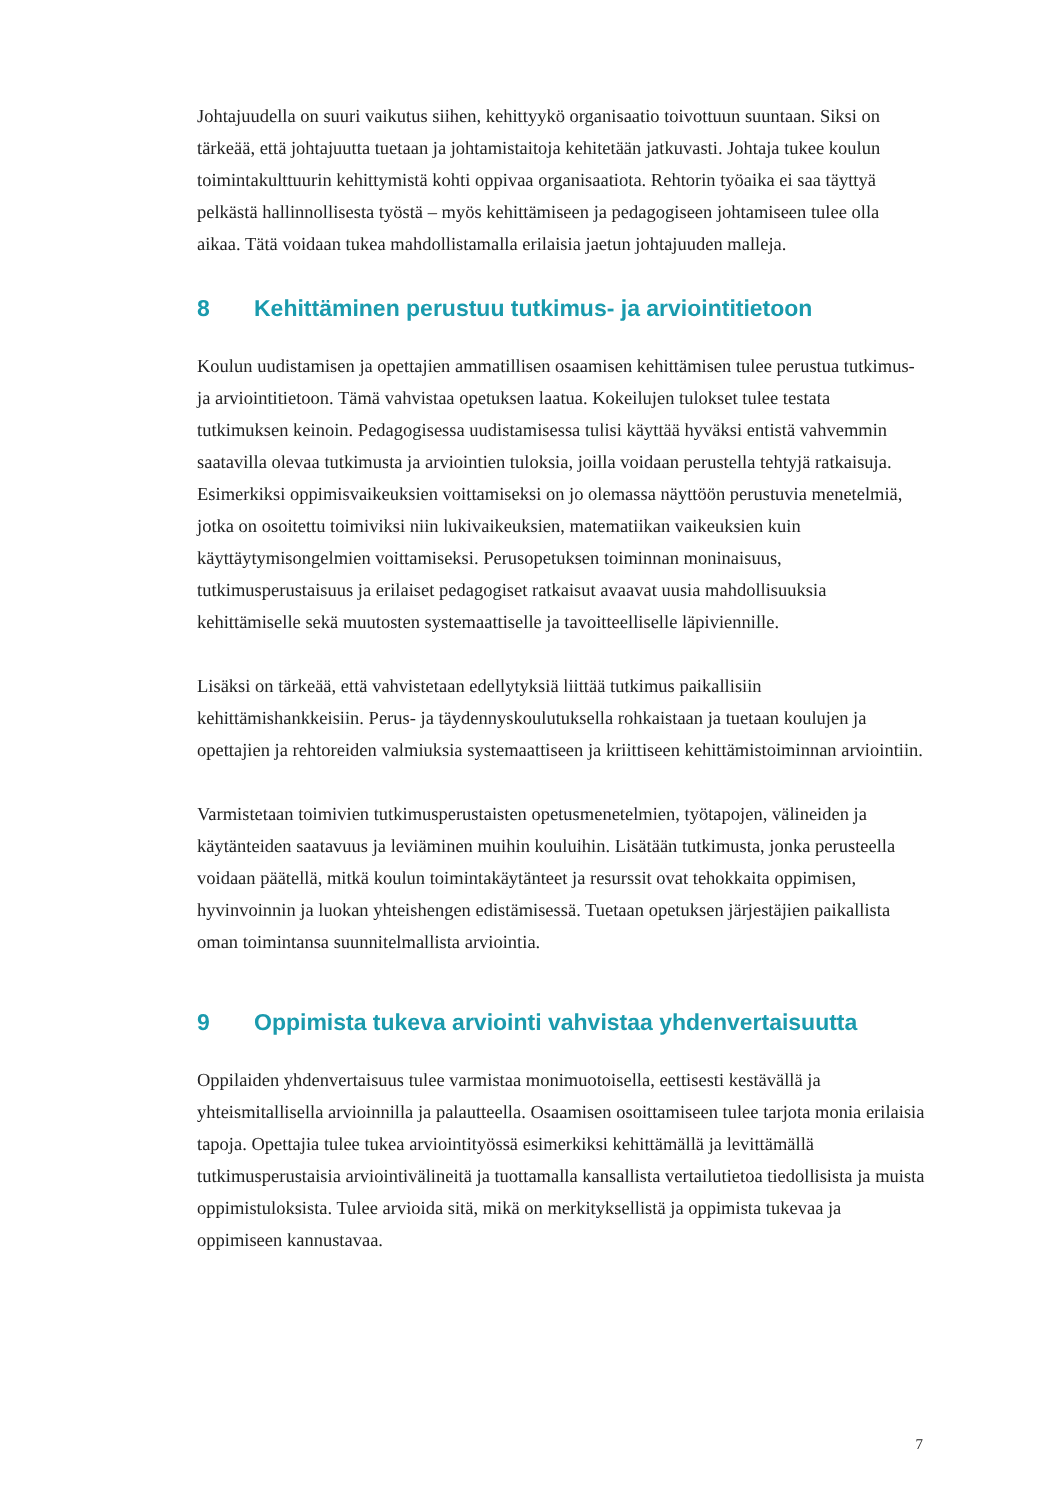Johtajuudella on suuri vaikutus siihen, kehittyykö organisaatio toivottuun suuntaan. Siksi on tärkeää, että johtajuutta tuetaan ja johtamistaitoja kehitetään jatkuvasti. Johtaja tukee koulun toimintakulttuurin kehittymistä kohti oppivaa organisaatiota. Rehtorin työaika ei saa täyttyä pelkästä hallinnollisesta työstä – myös kehittämiseen ja pedagogiseen johtamiseen tulee olla aikaa. Tätä voidaan tukea mahdollistamalla erilaisia jaetun johtajuuden malleja.
8 Kehittäminen perustuu tutkimus- ja arviointitietoon
Koulun uudistamisen ja opettajien ammatillisen osaamisen kehittämisen tulee perustua tutkimus- ja arviointitietoon. Tämä vahvistaa opetuksen laatua. Kokeilujen tulokset tulee testata tutkimuksen keinoin. Pedagogisessa uudistamisessa tulisi käyttää hyväksi entistä vahvemmin saatavilla olevaa tutkimusta ja arviointien tuloksia, joilla voidaan perustella tehtyjä ratkaisuja. Esimerkiksi oppimisvaikeuksien voittamiseksi on jo olemassa näyttöön perustuvia menetelmiä, jotka on osoitettu toimiviksi niin lukivaikeuksien, matematiikan vaikeuksien kuin käyttäytymisongelmien voittamiseksi. Perusopetuksen toiminnan moninaisuus, tutkimusperustaisuus ja erilaiset pedagogiset ratkaisut avaavat uusia mahdollisuuksia kehittämiselle sekä muutosten systemaattiselle ja tavoitteelliselle läpiviennille.
Lisäksi on tärkeää, että vahvistetaan edellytyksiä liittää tutkimus paikallisiin kehittämishankkeisiin. Perus- ja täydennyskoulutuksella rohkaistaan ja tuetaan koulujen ja opettajien ja rehtoreiden valmiuksia systemaattiseen ja kriittiseen kehittämistoiminnan arviointiin.
Varmistetaan toimivien tutkimusperustaisten opetusmenetelmien, työtapojen, välineiden ja käytänteiden saatavuus ja leviäminen muihin kouluihin. Lisätään tutkimusta, jonka perusteella voidaan päätellä, mitkä koulun toimintakäytänteet ja resurssit ovat tehokkaita oppimisen, hyvinvoinnin ja luokan yhteishengen edistämisessä. Tuetaan opetuksen järjestäjien paikallista oman toimintansa suunnitelmallista arviointia.
9 Oppimista tukeva arviointi vahvistaa yhdenvertaisuutta
Oppilaiden yhdenvertaisuus tulee varmistaa monimuotoisella, eettisesti kestävällä ja yhteismitallisella arvioinnilla ja palautteella. Osaamisen osoittamiseen tulee tarjota monia erilaisia tapoja. Opettajia tulee tukea arviointityössä esimerkiksi kehittämällä ja levittämällä tutkimusperustaisia arviointivälineitä ja tuottamalla kansallista vertailutietoa tiedollisista ja muista oppimistuloksista. Tulee arvioida sitä, mikä on merkityksellistä ja oppimista tukevaa ja oppimiseen kannustavaa.
7